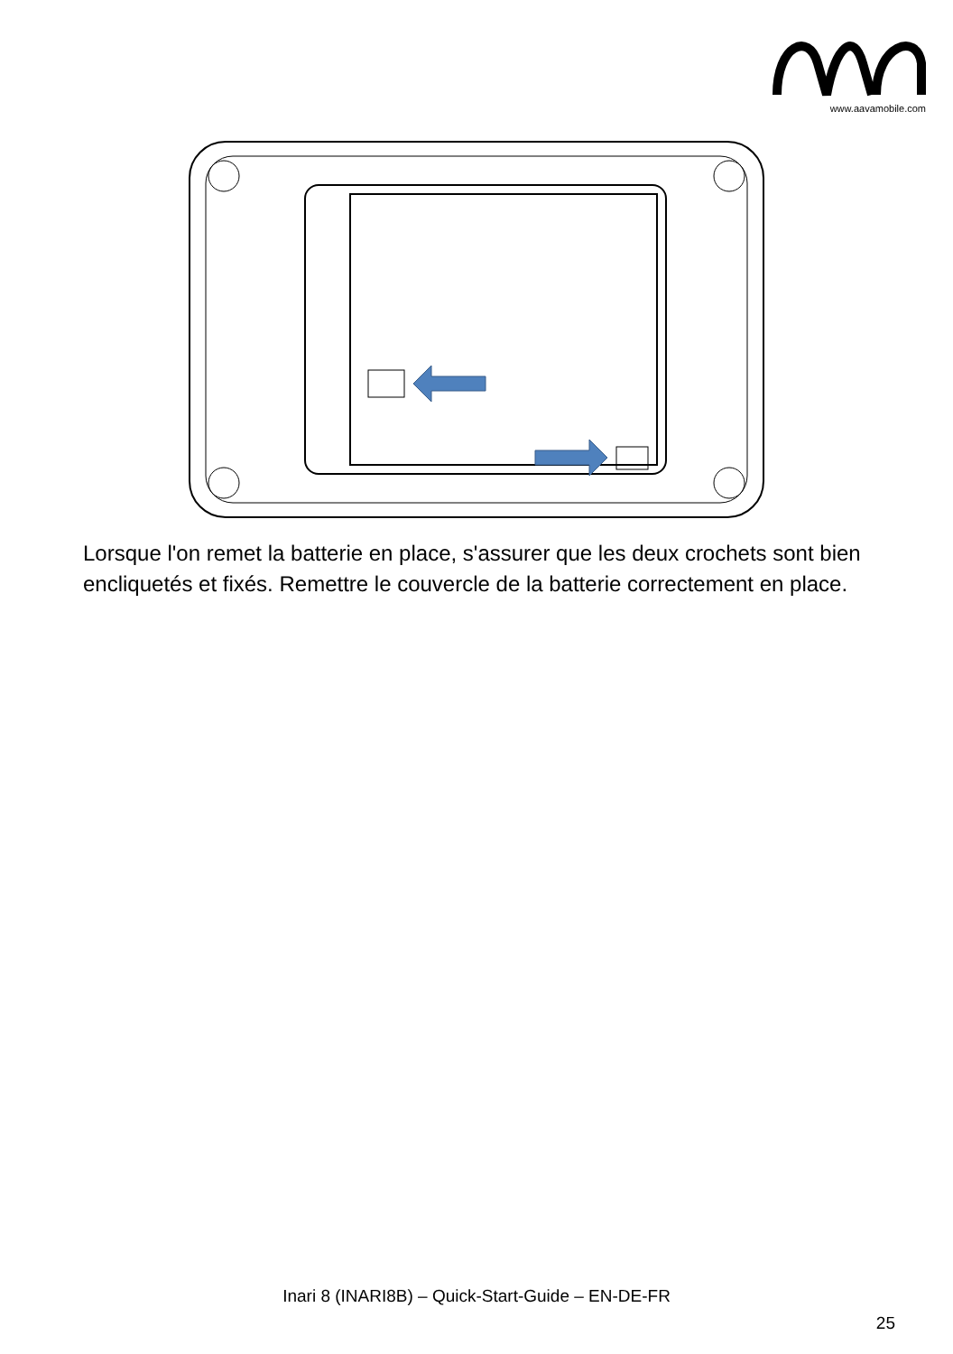www.aavamobile.com
Lorsque l'on remet la batterie en place, s'assurer que les deux crochets sont bien encliquetés et fixés. Remettre le couvercle de la batterie correctement en place.
Inari 8 (INARI8B) – Quick-Start-Guide – EN-DE-FR
25